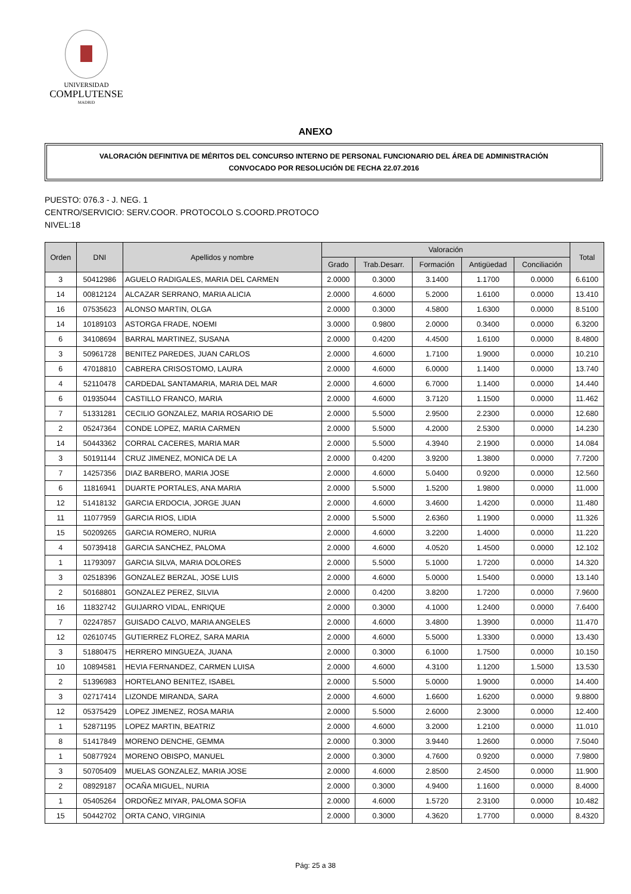UNIVERSIDAD
COMPLUTENSE
MADRID
ANEXO
VALORACIÓN DEFINITIVA DE MÉRITOS DEL CONCURSO INTERNO DE PERSONAL FUNCIONARIO DEL ÁREA DE ADMINISTRACIÓN
CONVOCADO POR RESOLUCIÓN DE FECHA 22.07.2016
PUESTO: 076.3 - J. NEG. 1
CENTRO/SERVICIO: SERV.COOR. PROTOCOLO S.COORD.PROTOCO
NIVEL:18
| Orden | DNI | Apellidos y nombre | Valoración | | | | | Total |
| --- | --- | --- | --- | --- | --- | --- | --- | --- |
| | | | Grado | Trab.Desarr. | Formación | Antigüedad | Conciliación | |
| 3 | 50412986 | AGUELO RADIGALES, MARIA DEL CARMEN | 2.0000 | 0.3000 | 3.1400 | 1.1700 | 0.0000 | 6.6100 |
| 14 | 00812124 | ALCAZAR SERRANO, MARIA ALICIA | 2.0000 | 4.6000 | 5.2000 | 1.6100 | 0.0000 | 13.410 |
| 16 | 07535623 | ALONSO MARTIN, OLGA | 2.0000 | 0.3000 | 4.5800 | 1.6300 | 0.0000 | 8.5100 |
| 14 | 10189103 | ASTORGA FRADE, NOEMI | 3.0000 | 0.9800 | 2.0000 | 0.3400 | 0.0000 | 6.3200 |
| 6 | 34108694 | BARRAL MARTINEZ, SUSANA | 2.0000 | 0.4200 | 4.4500 | 1.6100 | 0.0000 | 8.4800 |
| 3 | 50961728 | BENITEZ PAREDES, JUAN CARLOS | 2.0000 | 4.6000 | 1.7100 | 1.9000 | 0.0000 | 10.210 |
| 6 | 47018810 | CABRERA CRISOSTOMO, LAURA | 2.0000 | 4.6000 | 6.0000 | 1.1400 | 0.0000 | 13.740 |
| 4 | 52110478 | CARDEDAL SANTAMARIA, MARIA DEL MAR | 2.0000 | 4.6000 | 6.7000 | 1.1400 | 0.0000 | 14.440 |
| 6 | 01935044 | CASTILLO FRANCO, MARIA | 2.0000 | 4.6000 | 3.7120 | 1.1500 | 0.0000 | 11.462 |
| 7 | 51331281 | CECILIO GONZALEZ, MARIA ROSARIO DE | 2.0000 | 5.5000 | 2.9500 | 2.2300 | 0.0000 | 12.680 |
| 2 | 05247364 | CONDE LOPEZ, MARIA CARMEN | 2.0000 | 5.5000 | 4.2000 | 2.5300 | 0.0000 | 14.230 |
| 14 | 50443362 | CORRAL CACERES, MARIA MAR | 2.0000 | 5.5000 | 4.3940 | 2.1900 | 0.0000 | 14.084 |
| 3 | 50191144 | CRUZ JIMENEZ, MONICA DE LA | 2.0000 | 0.4200 | 3.9200 | 1.3800 | 0.0000 | 7.7200 |
| 7 | 14257356 | DIAZ BARBERO, MARIA JOSE | 2.0000 | 4.6000 | 5.0400 | 0.9200 | 0.0000 | 12.560 |
| 6 | 11816941 | DUARTE PORTALES, ANA MARIA | 2.0000 | 5.5000 | 1.5200 | 1.9800 | 0.0000 | 11.000 |
| 12 | 51418132 | GARCIA ERDOCIA, JORGE JUAN | 2.0000 | 4.6000 | 3.4600 | 1.4200 | 0.0000 | 11.480 |
| 11 | 11077959 | GARCIA RIOS, LIDIA | 2.0000 | 5.5000 | 2.6360 | 1.1900 | 0.0000 | 11.326 |
| 15 | 50209265 | GARCIA ROMERO, NURIA | 2.0000 | 4.6000 | 3.2200 | 1.4000 | 0.0000 | 11.220 |
| 4 | 50739418 | GARCIA SANCHEZ, PALOMA | 2.0000 | 4.6000 | 4.0520 | 1.4500 | 0.0000 | 12.102 |
| 1 | 11793097 | GARCIA SILVA, MARIA DOLORES | 2.0000 | 5.5000 | 5.1000 | 1.7200 | 0.0000 | 14.320 |
| 3 | 02518396 | GONZALEZ BERZAL, JOSE LUIS | 2.0000 | 4.6000 | 5.0000 | 1.5400 | 0.0000 | 13.140 |
| 2 | 50168801 | GONZALEZ PEREZ, SILVIA | 2.0000 | 0.4200 | 3.8200 | 1.7200 | 0.0000 | 7.9600 |
| 16 | 11832742 | GUIJARRO VIDAL, ENRIQUE | 2.0000 | 0.3000 | 4.1000 | 1.2400 | 0.0000 | 7.6400 |
| 7 | 02247857 | GUISADO CALVO, MARIA ANGELES | 2.0000 | 4.6000 | 3.4800 | 1.3900 | 0.0000 | 11.470 |
| 12 | 02610745 | GUTIERREZ FLOREZ, SARA MARIA | 2.0000 | 4.6000 | 5.5000 | 1.3300 | 0.0000 | 13.430 |
| 3 | 51880475 | HERRERO MINGUEZA, JUANA | 2.0000 | 0.3000 | 6.1000 | 1.7500 | 0.0000 | 10.150 |
| 10 | 10894581 | HEVIA FERNANDEZ, CARMEN LUISA | 2.0000 | 4.6000 | 4.3100 | 1.1200 | 1.5000 | 13.530 |
| 2 | 51396983 | HORTELANO BENITEZ, ISABEL | 2.0000 | 5.5000 | 5.0000 | 1.9000 | 0.0000 | 14.400 |
| 3 | 02717414 | LIZONDE MIRANDA, SARA | 2.0000 | 4.6000 | 1.6600 | 1.6200 | 0.0000 | 9.8800 |
| 12 | 05375429 | LOPEZ JIMENEZ, ROSA MARIA | 2.0000 | 5.5000 | 2.6000 | 2.3000 | 0.0000 | 12.400 |
| 1 | 52871195 | LOPEZ MARTIN, BEATRIZ | 2.0000 | 4.6000 | 3.2000 | 1.2100 | 0.0000 | 11.010 |
| 8 | 51417849 | MORENO DENCHE, GEMMA | 2.0000 | 0.3000 | 3.9440 | 1.2600 | 0.0000 | 7.5040 |
| 1 | 50877924 | MORENO OBISPO, MANUEL | 2.0000 | 0.3000 | 4.7600 | 0.9200 | 0.0000 | 7.9800 |
| 3 | 50705409 | MUELAS GONZALEZ, MARIA JOSE | 2.0000 | 4.6000 | 2.8500 | 2.4500 | 0.0000 | 11.900 |
| 2 | 08929187 | OCAÑA MIGUEL, NURIA | 2.0000 | 0.3000 | 4.9400 | 1.1600 | 0.0000 | 8.4000 |
| 1 | 05405264 | ORDOÑEZ MIYAR, PALOMA SOFIA | 2.0000 | 4.6000 | 1.5720 | 2.3100 | 0.0000 | 10.482 |
| 15 | 50442702 | ORTA CANO, VIRGINIA | 2.0000 | 0.3000 | 4.3620 | 1.7700 | 0.0000 | 8.4320 |
Pág: 25 a 38